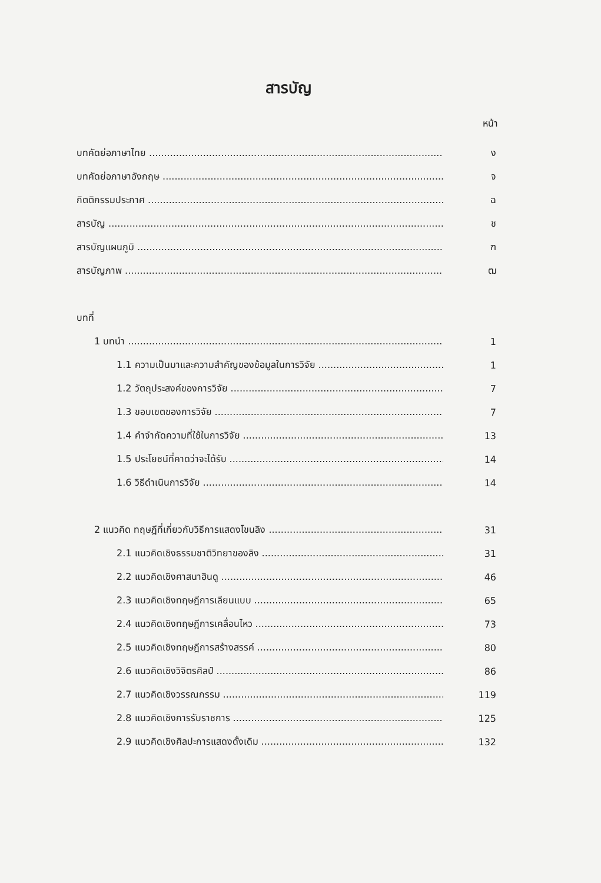สารบัญ
หน้า
บทคัดย่อภาษาไทย ง
บทคัดย่อภาษาอังกฤษ จ
กิตติกรรมประกาศ ฉ
สารบัญ ช
สารบัญแผนภูมิ ฑ
สารบัญภาพ ฒ
บทที่
1 บทนำ 1
1.1 ความเป็นมาและความสำคัญของข้อมูลในการวิจัย 1
1.2 วัตถุประสงค์ของการวิจัย 7
1.3 ขอบเขตของการวิจัย 7
1.4 คำจำกัดความที่ใช้ในการวิจัย 13
1.5 ประโยชน์ที่คาดว่าจะได้รับ 14
1.6 วิธีดำเนินการวิจัย 14
2 แนวคิด ทฤษฎีที่เกี่ยวกับวิธีการแสดงโขนลิง 31
2.1 แนวคิดเชิงธรรมชาติวิทยาของลิง 31
2.2 แนวคิดเชิงศาสนาฮินดู 46
2.3 แนวคิดเชิงทฤษฎีการเลียนแบบ 65
2.4 แนวคิดเชิงทฤษฎีการเคลื่อนไหว 73
2.5 แนวคิดเชิงทฤษฎีการสร้างสรรค์ 80
2.6 แนวคิดเชิงวิจิตรศิลป์ 86
2.7 แนวคิดเชิงวรรณกรรม 119
2.8 แนวคิดเชิงการรับราชการ 125
2.9 แนวคิดเชิงศิลปะการแสดงดั้งเดิม 132